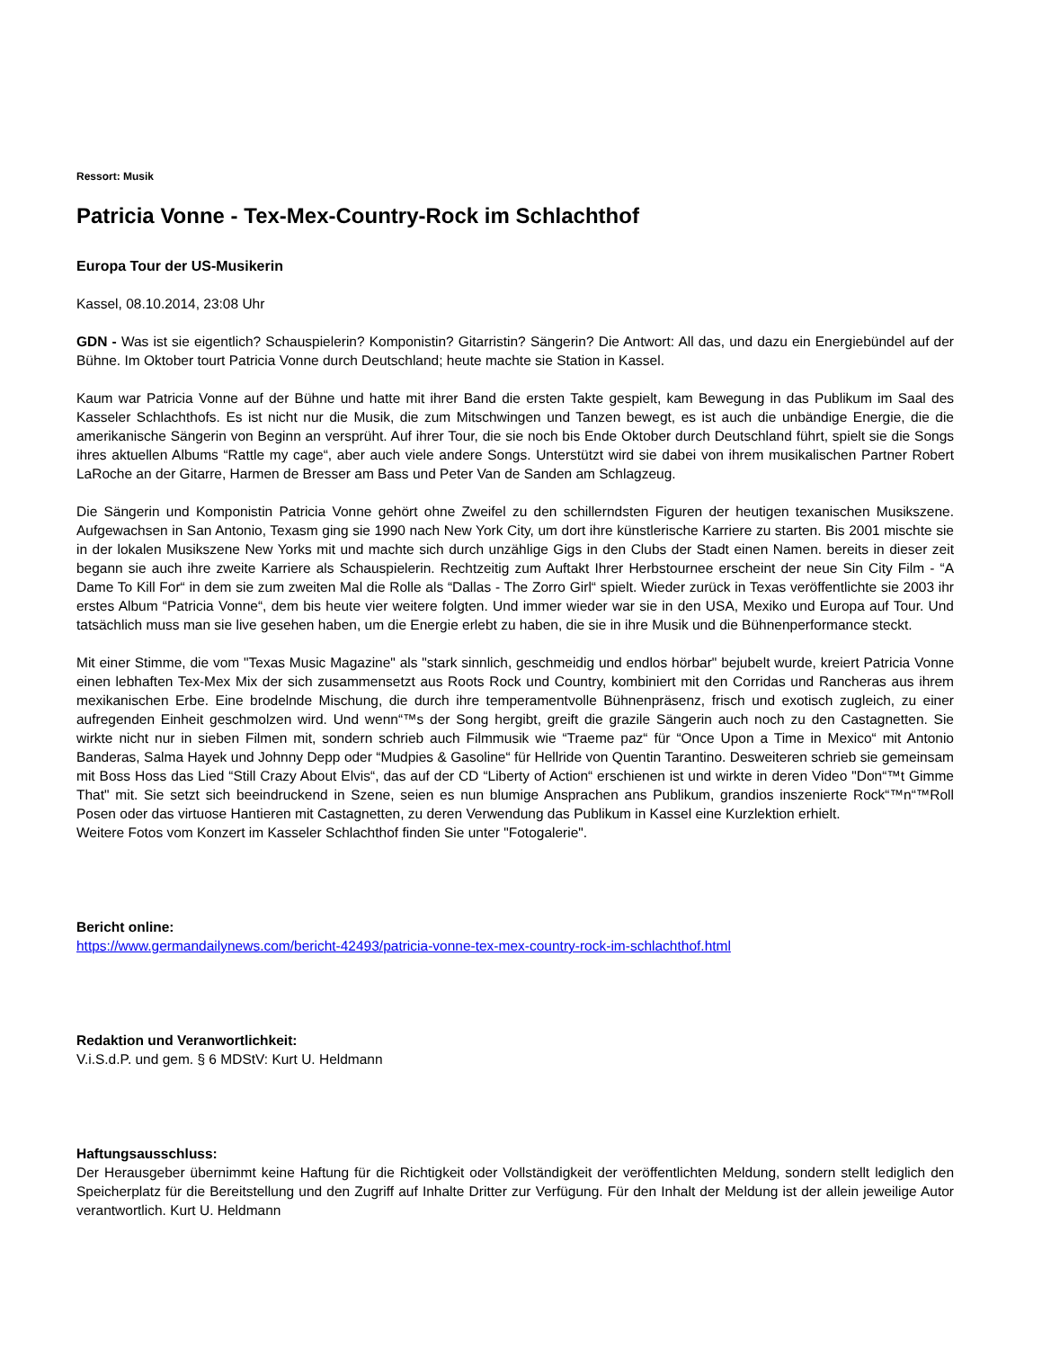Ressort: Musik
Patricia Vonne - Tex-Mex-Country-Rock im Schlachthof
Europa Tour der US-Musikerin
Kassel, 08.10.2014, 23:08 Uhr
GDN - Was ist sie eigentlich? Schauspielerin? Komponistin? Gitarristin? Sängerin? Die Antwort: All das, und dazu ein Energiebündel auf der Bühne. Im Oktober tourt Patricia Vonne durch Deutschland; heute machte sie Station in Kassel.
Kaum war Patricia Vonne auf der Bühne und hatte mit ihrer Band die ersten Takte gespielt, kam Bewegung in das Publikum im Saal des Kasseler Schlachthofs. Es ist nicht nur die Musik, die zum Mitschwingen und Tanzen bewegt, es ist auch die unbändige Energie, die die amerikanische Sängerin von Beginn an versprüht. Auf ihrer Tour, die sie noch bis Ende Oktober durch Deutschland führt, spielt sie die Songs ihres aktuellen Albums “Rattle my cage“, aber auch viele andere Songs. Unterstützt wird sie dabei von ihrem musikalischen Partner Robert LaRoche an der Gitarre, Harmen de Bresser am Bass und Peter Van de Sanden am Schlagzeug.
Die Sängerin und Komponistin Patricia Vonne gehört ohne Zweifel zu den schillerndsten Figuren der heutigen texanischen Musikszene. Aufgewachsen in San Antonio, Texasm ging sie 1990 nach New York City, um dort ihre künstlerische Karriere zu starten. Bis 2001 mischte sie in der lokalen Musikszene New Yorks mit und machte sich durch unzählige Gigs in den Clubs der Stadt einen Namen. bereits in dieser zeit begann sie auch ihre zweite Karriere als Schauspielerin. Rechtzeitig zum Auftakt Ihrer Herbstournee erscheint der neue Sin City Film - “A Dame To Kill For“ in dem sie zum zweiten Mal die Rolle als “Dallas - The Zorro Girl“ spielt. Wieder zurück in Texas veröffentlichte sie 2003 ihr erstes Album “Patricia Vonne“, dem bis heute vier weitere folgten. Und immer wieder war sie in den USA, Mexiko und Europa auf Tour. Und tatsächlich muss man sie live gesehen haben, um die Energie erlebt zu haben, die sie in ihre Musik und die Bühnenperformance steckt.
Mit einer Stimme, die vom "Texas Music Magazine" als "stark sinnlich, geschmeidig und endlos hörbar" bejubelt wurde, kreiert Patricia Vonne einen lebhaften Tex-Mex Mix der sich zusammensetzt aus Roots Rock und Country, kombiniert mit den Corridas und Rancheras aus ihrem mexikanischen Erbe. Eine brodelnde Mischung, die durch ihre temperamentvolle Bühnenpräsenz, frisch und exotisch zugleich, zu einer aufregenden Einheit geschmolzen wird. Und wenn“™s der Song hergibt, greift die grazile Sängerin auch noch zu den Castagnetten. Sie wirkte nicht nur in sieben Filmen mit, sondern schrieb auch Filmmusik wie “Traeme paz“ für “Once Upon a Time in Mexico“ mit Antonio Banderas, Salma Hayek und Johnny Depp oder “Mudpies & Gasoline“ für Hellride von Quentin Tarantino. Desweiteren schrieb sie gemeinsam mit Boss Hoss das Lied “Still Crazy About Elvis“, das auf der CD “Liberty of Action“ erschienen ist und wirkte in deren Video "Don“™t Gimme That" mit. Sie setzt sich beeindruckend in Szene, seien es nun blumige Ansprachen ans Publikum, grandios inszenierte Rock“™n“™Roll Posen oder das virtuose Hantieren mit Castagnetten, zu deren Verwendung das Publikum in Kassel eine Kurzlektion erhielt.
Weitere Fotos vom Konzert im Kasseler Schlachthof finden Sie unter "Fotogalerie".
Bericht online:
https://www.germandailynews.com/bericht-42493/patricia-vonne-tex-mex-country-rock-im-schlachthof.html
Redaktion und Veranwortlichkeit:
V.i.S.d.P. und gem. § 6 MDStV: Kurt U. Heldmann
Haftungsausschluss:
Der Herausgeber übernimmt keine Haftung für die Richtigkeit oder Vollständigkeit der veröffentlichten Meldung, sondern stellt lediglich den Speicherplatz für die Bereitstellung und den Zugriff auf Inhalte Dritter zur Verfügung. Für den Inhalt der Meldung ist der allein jeweilige Autor verantwortlich. Kurt U. Heldmann